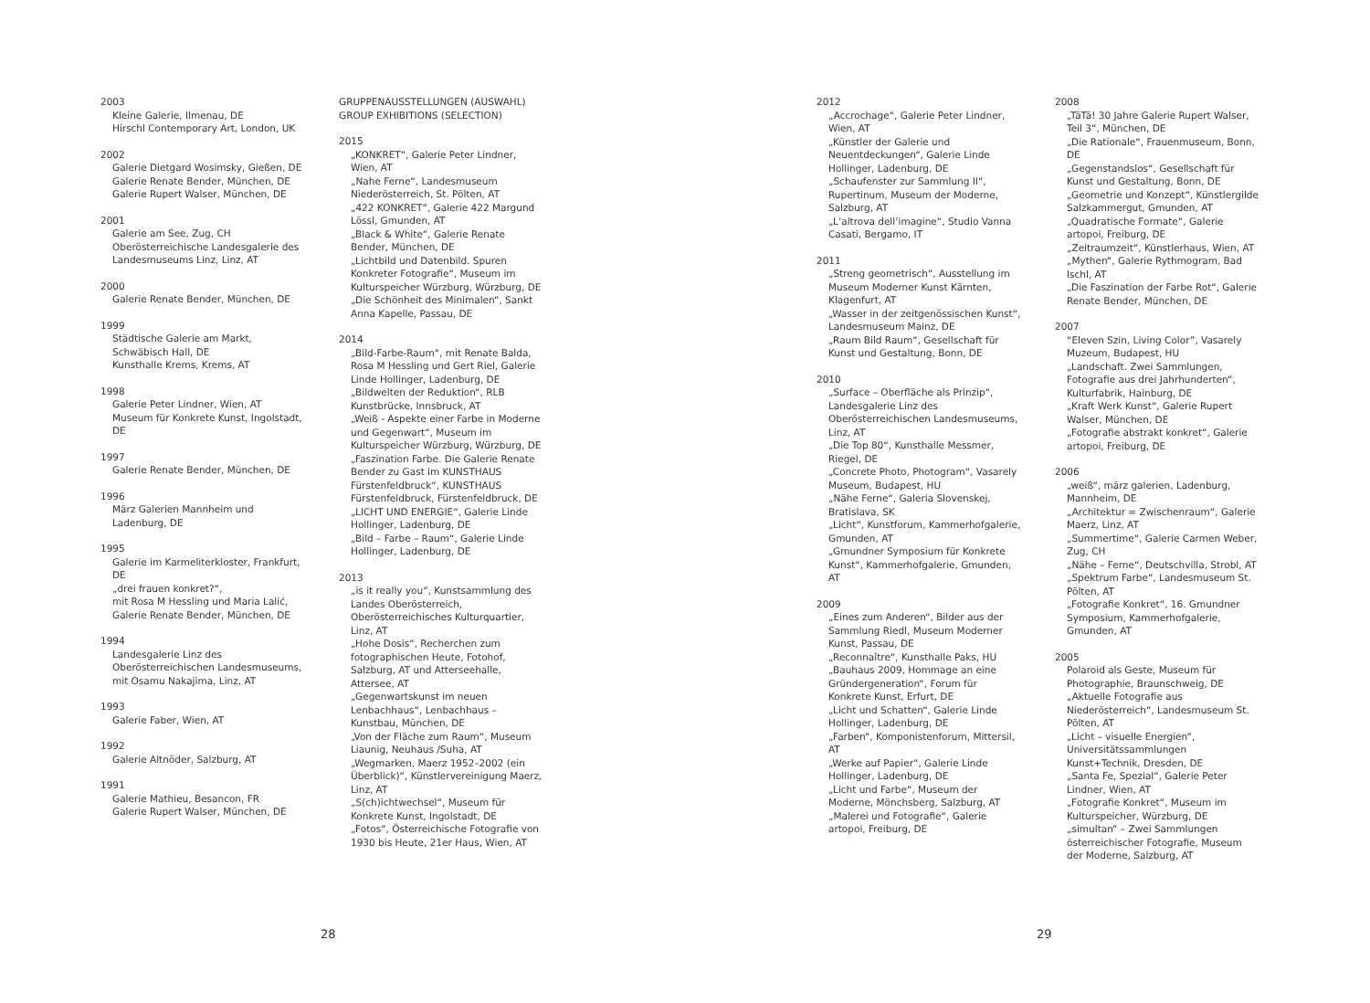2003
Kleine Galerie, Ilmenau, DE
Hirschl Contemporary Art, London, UK
2002
Galerie Dietgard Wosimsky, Gießen, DE
Galerie Renate Bender, München, DE
Galerie Rupert Walser, München, DE
2001
Galerie am See, Zug, CH
Oberösterreichische Landesgalerie des Landesmuseums Linz, Linz, AT
2000
Galerie Renate Bender, München, DE
1999
Städtische Galerie am Markt,
Schwäbisch Hall, DE
Kunsthalle Krems, Krems, AT
1998
Galerie Peter Lindner, Wien, AT
Museum für Konkrete Kunst, Ingolstadt, DE
1997
Galerie Renate Bender, München, DE
1996
März Galerien Mannheim und Ladenburg, DE
1995
Galerie im Karmeliterkloster, Frankfurt, DE
„drei frauen konkret?“,
mit Rosa M Hessling und Maria Lalić,
Galerie Renate Bender, München, DE
1994
Landesgalerie Linz des Oberösterreichischen Landesmuseums, mit Osamu Nakajima, Linz, AT
1993
Galerie Faber, Wien, AT
1992
Galerie Altnöder, Salzburg, AT
1991
Galerie Mathieu, Besancon, FR
Galerie Rupert Walser, München, DE
GRUPPENAUSSTELLUNGEN (AUSWAHL)
GROUP EXHIBITIONS (SELECTION)
2015
„KONKRET“, Galerie Peter Lindner, Wien, AT
„Nahe Ferne“, Landesmuseum Niederösterreich, St. Pölten, AT
„422 KONKRET“, Galerie 422 Margund Lössl, Gmunden, AT
„Black & White“, Galerie Renate Bender, München, DE
„Lichtbild und Datenbild. Spuren Konkreter Fotografie“, Museum im Kulturspeicher Würzburg, Würzburg, DE
„Die Schönheit des Minimalen“, Sankt Anna Kapelle, Passau, DE
2014
„Bild-Farbe-Raum“, mit Renate Balda, Rosa M Hessling und Gert Riel, Galerie Linde Hollinger, Ladenburg, DE
„Bildwelten der Reduktion“, RLB Kunstbrücke, Innsbruck, AT
„Weiß - Aspekte einer Farbe in Moderne und Gegenwart“, Museum im Kulturspeicher Würzburg, Würzburg, DE
„Faszination Farbe. Die Galerie Renate Bender zu Gast im KUNSTHAUS Fürstenfeldbruck“, KUNSTHAUS Fürstenfeldbruck, Fürstenfeldbruck, DE
„LICHT UND ENERGIE“, Galerie Linde Hollinger, Ladenburg, DE
„Bild – Farbe – Raum“, Galerie Linde Hollinger, Ladenburg, DE
2013
„is it really you“, Kunstsammlung des Landes Oberösterreich, Oberösterreichisches Kulturquartier, Linz, AT
„Hohe Dosis“, Recherchen zum fotographischen Heute, Fotohof, Salzburg, AT und Atterseehalle, Attersee, AT
„Gegenwartskunst im neuen Lenbachhaus“, Lenbachhaus – Kunstbau, München, DE
„Von der Fläche zum Raum“, Museum Liaunig, Neuhaus /Suha, AT
„Wegmarken, Maerz 1952–2002 (ein Überblick)“, Künstlervereinigung Maerz, Linz, AT
„S(ch)ichtwechsel“, Museum für Konkrete Kunst, Ingolstadt, DE
„Fotos“, Österreichische Fotografie von 1930 bis Heute, 21er Haus, Wien, AT
28
2012
„Accrochage“, Galerie Peter Lindner, Wien, AT
„Künstler der Galerie und Neuentdeckungen“, Galerie Linde Hollinger, Ladenburg, DE
„Schaufenster zur Sammlung II“, Rupertinum, Museum der Moderne, Salzburg, AT
„L’altrova dell’imagine“, Studio Vanna Casati, Bergamo, IT
2011
„Streng geometrisch“, Ausstellung im Museum Moderner Kunst Kärnten, Klagenfurt, AT
„Wasser in der zeitgenössischen Kunst“, Landesmuseum Mainz, DE
„Raum Bild Raum“, Gesellschaft für Kunst und Gestaltung, Bonn, DE
2010
„Surface – Oberfläche als Prinzip“, Landesgalerie Linz des Oberösterreichischen Landesmuseums, Linz, AT
„Die Top 80“, Kunsthalle Messmer, Riegel, DE
„Concrete Photo, Photogram“, Vasarely Museum, Budapest, HU
„Nähe Ferne“, Galeria Slovenskej, Bratislava, SK
„Licht“, Kunstforum, Kammerhofgalerie, Gmunden, AT
„Gmundner Symposium für Konkrete Kunst“, Kammerhofgalerie, Gmunden, AT
2009
„Eines zum Anderen“, Bilder aus der Sammlung Riedl, Museum Moderner Kunst, Passau, DE
„Reconnaître“, Kunsthalle Paks, HU
„Bauhaus 2009, Hommage an eine Gründergeneration“, Forum für Konkrete Kunst, Erfurt, DE
„Licht und Schatten“, Galerie Linde Hollinger, Ladenburg, DE
„Farben“, Komponistenforum, Mittersil, AT
„Werke auf Papier“, Galerie Linde Hollinger, Ladenburg, DE
„Licht und Farbe“, Museum der Moderne, Mönchsberg, Salzburg, AT
„Malerei und Fotografie“, Galerie artopoi, Freiburg, DE
2008
„TäTä! 30 Jahre Galerie Rupert Walser, Teil 3“, München, DE
„Die Rationale“, Frauenmuseum, Bonn, DE
„Gegenstandslos“, Gesellschaft für Kunst und Gestaltung, Bonn, DE
„Geometrie und Konzept“, Künstlergilde Salzkammergut, Gmunden, AT
„Quadratische Formate“, Galerie artopoi, Freiburg, DE
„Zeitraumzeit“, Künstlerhaus, Wien, AT
„Mythen“, Galerie Rythmogram, Bad Ischl, AT
„Die Faszination der Farbe Rot“, Galerie Renate Bender, München, DE
2007
“Eleven Szin, Living Color”, Vasarely Muzeum, Budapest, HU
„Landschaft. Zwei Sammlungen, Fotografie aus drei Jahrhunderten“, Kulturfabrik, Hainburg, DE
„Kraft Werk Kunst“, Galerie Rupert Walser, München, DE
„Fotografie abstrakt konkret“, Galerie artopoi, Freiburg, DE
2006
„weiß“, märz galerien, Ladenburg, Mannheim, DE
„Architektur = Zwischenraum“, Galerie Maerz, Linz, AT
„Summertime“, Galerie Carmen Weber, Zug, CH
„Nähe – Ferne“, Deutschvilla, Strobl, AT
„Spektrum Farbe“, Landesmuseum St. Pölten, AT
„Fotografie Konkret“, 16. Gmundner Symposium, Kammerhofgalerie, Gmunden, AT
2005
Polaroid als Geste, Museum für Photographie, Braunschweig, DE
„Aktuelle Fotografie aus Niederösterreich“, Landesmuseum St. Pölten, AT
„Licht – visuelle Energien“, Universitätssammlungen Kunst+Technik, Dresden, DE
„Santa Fe, Spezial“, Galerie Peter Lindner, Wien, AT
„Fotografie Konkret“, Museum im Kulturspeicher, Würzburg, DE
„simultan“ – Zwei Sammlungen österreichischer Fotografie, Museum der Moderne, Salzburg, AT
29